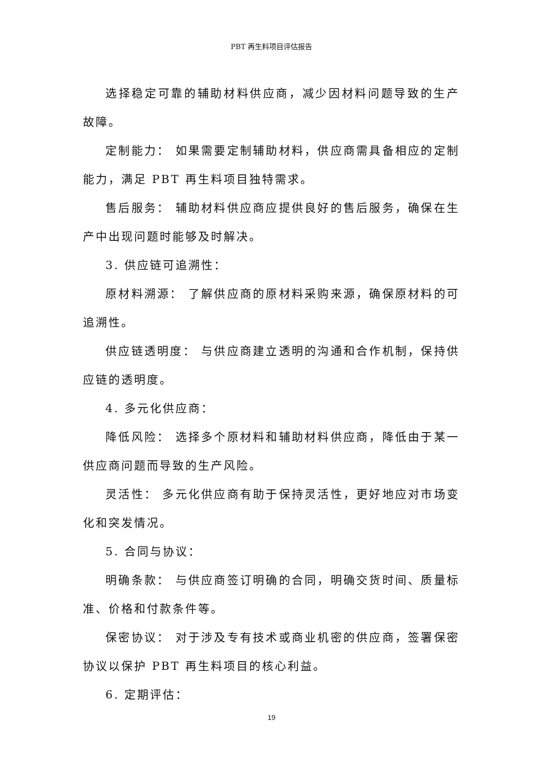PBT 再生料项目评估报告
选择稳定可靠的辅助材料供应商，减少因材料问题导致的生产故障。
定制能力： 如果需要定制辅助材料，供应商需具备相应的定制能力，满足 PBT 再生料项目独特需求。
售后服务： 辅助材料供应商应提供良好的售后服务，确保在生产中出现问题时能够及时解决。
3. 供应链可追溯性：
原材料溯源： 了解供应商的原材料采购来源，确保原材料的可追溯性。
供应链透明度： 与供应商建立透明的沟通和合作机制，保持供应链的透明度。
4. 多元化供应商：
降低风险： 选择多个原材料和辅助材料供应商，降低由于某一供应商问题而导致的生产风险。
灵活性： 多元化供应商有助于保持灵活性，更好地应对市场变化和突发情况。
5. 合同与协议：
明确条款： 与供应商签订明确的合同，明确交货时间、质量标准、价格和付款条件等。
保密协议： 对于涉及专有技术或商业机密的供应商，签署保密协议以保护 PBT 再生料项目的核心利益。
6. 定期评估：
19